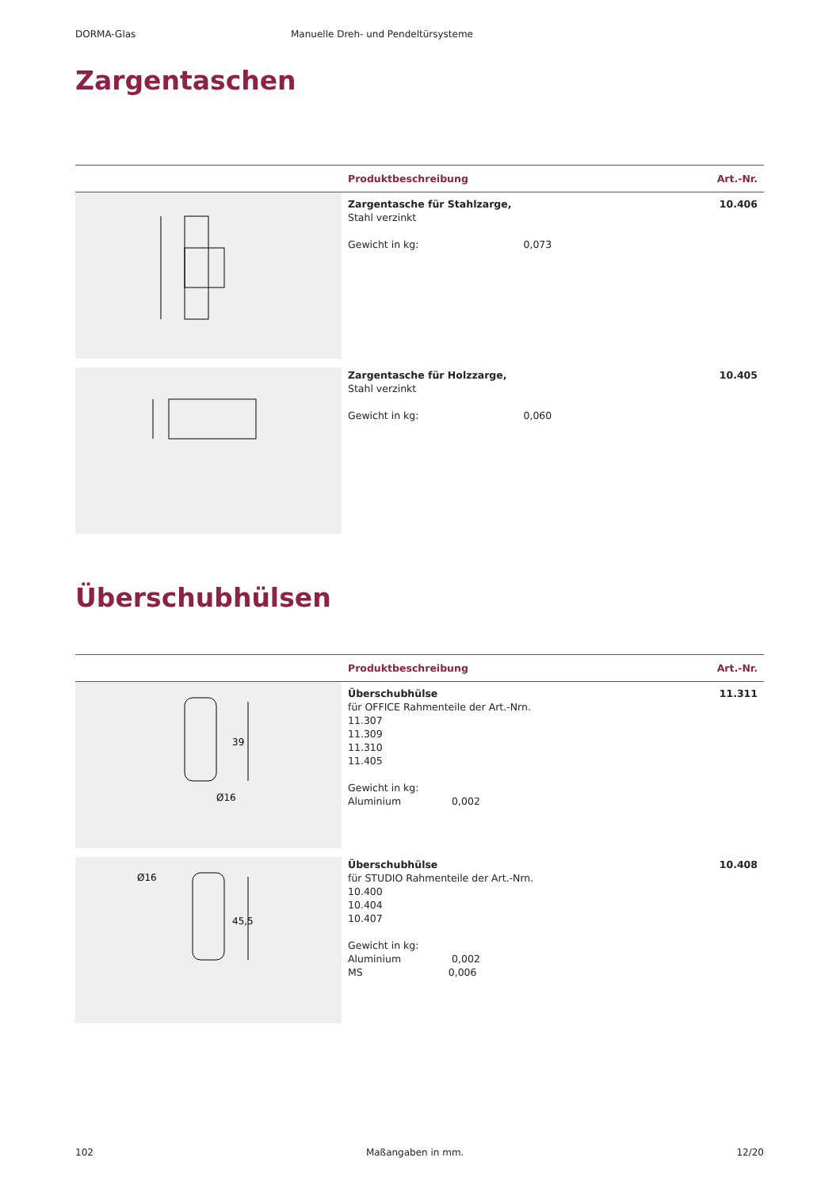DORMA-Glas Manuelle Dreh- und Pendeltürsysteme
Zargentaschen
| | Produktbeschreibung | Art.-Nr. |
| --- | --- | --- |
| | Zargentasche für Stahlzarge, Stahl verzinkt Gewicht in kg: 0,073 | 10.406 |
| | Zargentasche für Holzzarge, Stahl verzinkt Gewicht in kg: 0,060 | 10.405 |
Überschubhülsen
| | Produktbeschreibung | Art.-Nr. |
| --- | --- | --- |
| 39 Ø16 | Überschubhülse für OFFICE Rahmenteile der Art.-Nrn. 11.307 11.309 11.310 11.405 Gewicht in kg: Aluminium 0,002 | 11.311 |
| 45,5 Ø16 | Überschubhülse für STUDIO Rahmenteile der Art.-Nrn. 10.400 10.404 10.407 Gewicht in kg: Aluminium 0,002 MS 0,006 | 10.408 |
102 Maßangaben in mm. 12/20